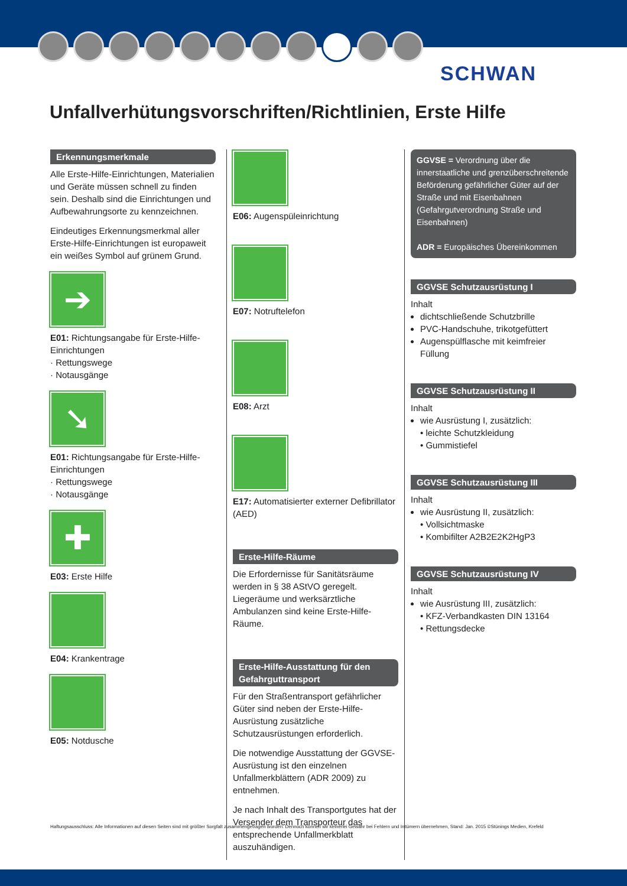SCHWAN
Unfallverhütungsvorschriften/Richtlinien, Erste Hilfe
Erkennungsmerkmale
Alle Erste-Hilfe-Einrichtungen, Materialien und Geräte müssen schnell zu finden sein. Deshalb sind die Einrichtungen und Aufbewahrungsorte zu kennzeichnen.
Eindeutiges Erkennungsmerkmal aller Erste-Hilfe-Einrichtungen ist europaweit ein weißes Symbol auf grünem Grund.
➔
E01: Richtungsangabe für Erste-Hilfe-Einrichtungen
· Rettungswege
· Notausgänge
➘
E01: Richtungsangabe für Erste-Hilfe-Einrichtungen
· Rettungswege
· Notausgänge
✚
E03: Erste Hilfe
E04: Krankentrage
E05: Notdusche
E06: Augenspüleinrichtung
E07: Notruftelefon
E08: Arzt
E17: Automatisierter externer Defibrillator (AED)
Erste-Hilfe-Räume
Die Erfordernisse für Sanitätsräume werden in § 38 AStVO geregelt.
Liegeräume und werksärztliche Ambulanzen sind keine Erste-Hilfe-Räume.
Erste-Hilfe-Ausstattung für den Gefahrguttransport
Für den Straßentransport gefährlicher Güter sind neben der Erste-Hilfe-Ausrüstung zusätzliche Schutzausrüstungen erforderlich.
Die notwendige Ausstattung der GGVSE-Ausrüstung ist den einzelnen Unfallmerkblättern (ADR 2009) zu entnehmen.
Je nach Inhalt des Transportgutes hat der Versender dem Transporteur das entsprechende Unfallmerkblatt auszuhändigen.
GGVSE = Verordnung über die innerstaatliche und grenzüberschreitende Beförderung gefährlicher Güter auf der Straße und mit Eisenbahnen (Gefahrgutverordnung Straße und Eisenbahnen)
ADR = Europäisches Übereinkommen
GGVSE Schutzausrüstung I
Inhalt
dichtschließende Schutzbrille
PVC-Handschuhe, trikotgefüttert
Augenspülflasche mit keimfreier Füllung
GGVSE Schutzausrüstung II
Inhalt
wie Ausrüstung I, zusätzlich:
• leichte Schutzkleidung
• Gummistiefel
GGVSE Schutzausrüstung III
Inhalt
wie Ausrüstung II, zusätzlich:
• Vollsichtmaske
• Kombifilter A2B2E2K2HgP3
GGVSE Schutzausrüstung IV
Inhalt
wie Ausrüstung III, zusätzlich:
• KFZ-Verbandkasten DIN 13164
• Rettungsdecke
Haftungsausschluss: Alle Informationen auf diesen Seiten sind mit größter Sorgfalt zusammengetragen worden. Dennoch können wir keinerlei Gewähr bei Fehlern und Irrtümern übernehmen, Stand: Jan. 2015 ©Stünings Medien, Krefeld